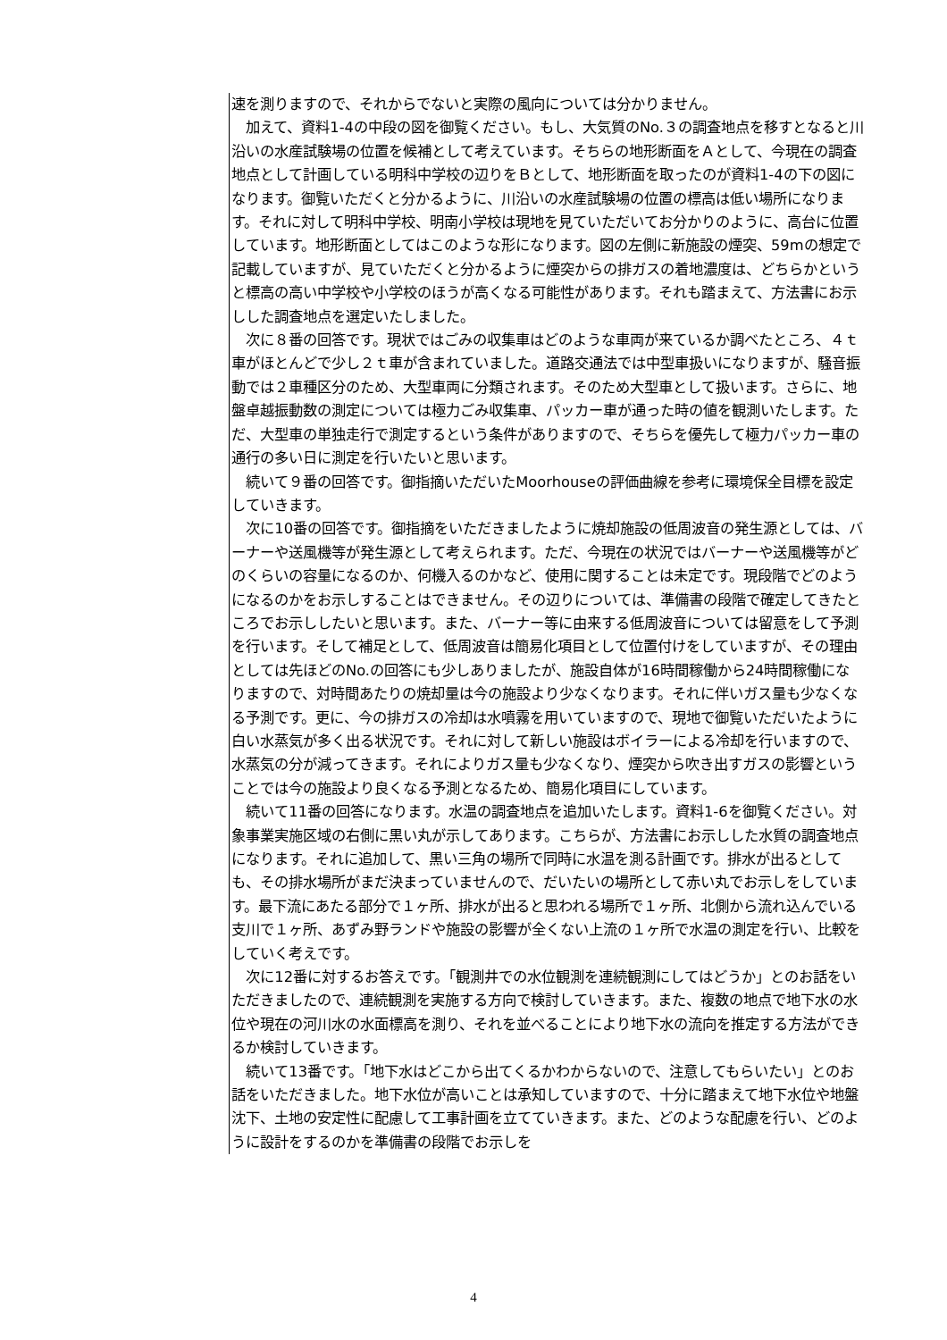速を測りますので、それからでないと実際の風向については分かりません。
加えて、資料1-4の中段の図を御覧ください。もし、大気質のNo.３の調査地点を移すとなると川沿いの水産試験場の位置を候補として考えています。そちらの地形断面をＡとして、今現在の調査地点として計画している明科中学校の辺りをＢとして、地形断面を取ったのが資料1-4の下の図になります。御覧いただくと分かるように、川沿いの水産試験場の位置の標高は低い場所になります。それに対して明科中学校、明南小学校は現地を見ていただいてお分かりのように、高台に位置しています。地形断面としてはこのような形になります。図の左側に新施設の煙突、59mの想定で記載していますが、見ていただくと分かるように煙突からの排ガスの着地濃度は、どちらかというと標高の高い中学校や小学校のほうが高くなる可能性があります。それも踏まえて、方法書にお示しした調査地点を選定いたしました。
次に８番の回答です。現状ではごみの収集車はどのような車両が来ているか調べたところ、４ｔ車がほとんどで少し２ｔ車が含まれていました。道路交通法では中型車扱いになりますが、騒音振動では２車種区分のため、大型車両に分類されます。そのため大型車として扱います。さらに、地盤卓越振動数の測定については極力ごみ収集車、パッカー車が通った時の値を観測いたします。ただ、大型車の単独走行で測定するという条件がありますので、そちらを優先して極力パッカー車の通行の多い日に測定を行いたいと思います。
続いて９番の回答です。御指摘いただいたMoorhouseの評価曲線を参考に環境保全目標を設定していきます。
次に10番の回答です。御指摘をいただきましたように焼却施設の低周波音の発生源としては、バーナーや送風機等が発生源として考えられます。ただ、今現在の状況ではバーナーや送風機等がどのくらいの容量になるのか、何機入るのかなど、使用に関することは未定です。現段階でどのようになるのかをお示しすることはできません。その辺りについては、準備書の段階で確定してきたところでお示ししたいと思います。また、バーナー等に由来する低周波音については留意をして予測を行います。そして補足として、低周波音は簡易化項目として位置付けをしていますが、その理由としては先ほどのNo.の回答にも少しありましたが、施設自体が16時間稼働から24時間稼働になりますので、対時間あたりの焼却量は今の施設より少なくなります。それに伴いガス量も少なくなる予測です。更に、今の排ガスの冷却は水噴霧を用いていますので、現地で御覧いただいたように白い水蒸気が多く出る状況です。それに対して新しい施設はボイラーによる冷却を行いますので、水蒸気の分が減ってきます。それによりガス量も少なくなり、煙突から吹き出すガスの影響ということでは今の施設より良くなる予測となるため、簡易化項目にしています。
続いて11番の回答になります。水温の調査地点を追加いたします。資料1-6を御覧ください。対象事業実施区域の右側に黒い丸が示してあります。こちらが、方法書にお示しした水質の調査地点になります。それに追加して、黒い三角の場所で同時に水温を測る計画です。排水が出るとしても、その排水場所がまだ決まっていませんので、だいたいの場所として赤い丸でお示しをしています。最下流にあたる部分で１ヶ所、排水が出ると思われる場所で１ヶ所、北側から流れ込んでいる支川で１ヶ所、あずみ野ランドや施設の影響が全くない上流の１ヶ所で水温の測定を行い、比較をしていく考えです。
次に12番に対するお答えです。「観測井での水位観測を連続観測にしてはどうか」とのお話をいただきましたので、連続観測を実施する方向で検討していきます。また、複数の地点で地下水の水位や現在の河川水の水面標高を測り、それを並べることにより地下水の流向を推定する方法ができるか検討していきます。
続いて13番です。「地下水はどこから出てくるかわからないので、注意してもらいたい」とのお話をいただきました。地下水位が高いことは承知していますので、十分に踏まえて地下水位や地盤沈下、土地の安定性に配慮して工事計画を立てていきます。また、どのような配慮を行い、どのように設計をするのかを準備書の段階でお示しを
4